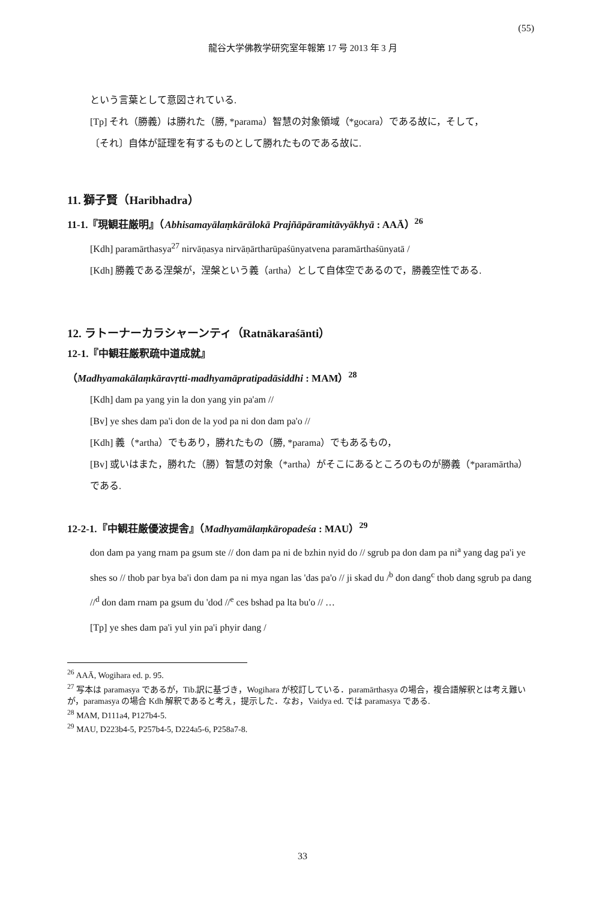(55)
龍谷大学佛教学研究室年報第 17 号 2013 年 3 月
という言葉として意図されている.
[Tp] それ（勝義）は勝れた（勝, *parama）智慧の対象領域（*gocara）である故に，そして，
〔それ〕自体が証理を有するものとして勝れたものである故に.
11. 獅子賢（Haribhadra）
11-1.『現観荘厳明』（Abhisamayālaṃkārālokā Prajñāpāramitāvyākhyā : AAĀ）<sup>26</sup>
[Kdh] paramārthasya<sup>27</sup> nirvāṇasya nirvāṇārtharūpaśūnyatvena paramārthaśūnyatā /
[Kdh] 勝義である涅槃が，涅槃という義（artha）として自体空であるので，勝義空性である.
12. ラトーナーカラシャーンティ（Ratnākaraśānti）
12-1.『中観荘厳釈疏中道成就』
（Madhyamakālaṃkāravṛtti-madhyamāpratipadāsiddhi : MAM）<sup>28</sup>
[Kdh] dam pa yang yin la don yang yin pa'am //
[Bv] ye shes dam pa'i don de la yod pa ni don dam pa'o //
[Kdh] 義（*artha）でもあり，勝れたもの（勝, *parama）でもあるもの，
[Bv] 或いはまた，勝れた（勝）智慧の対象（*artha）がそこにあるところのものが勝義（*paramārtha）である.
12-2-1.『中観荘厳優波提舎』（Madhyamālaṃkāropadeśa : MAU）<sup>29</sup>
don dam pa yang rnam pa gsum ste // don dam pa ni de bzhin nyid do // sgrub pa don dam pa ni<sup>a</sup> yang dag pa'i ye shes so // thob par bya ba'i don dam pa ni mya ngan las 'das pa'o // ji skad du /<sup>b</sup> don dang<sup>c</sup> thob dang sgrub pa dang //<sup>d</sup> don dam rnam pa gsum du 'dod //<sup>e</sup> ces bshad pa lta bu'o // …
[Tp] ye shes dam pa'i yul yin pa'i phyir dang /
<sup>26</sup> AAĀ, Wogihara ed. p. 95.
<sup>27</sup> 写本は paramasya であるが，Tib.訳に基づき，Wogihara が校訂している．paramārthasya の場合，複合語解釈とは考え難いが，paramasya の場合 Kdh 解釈であると考え，提示した．なお，Vaidya ed. では paramasya である.
<sup>28</sup> MAM, D111a4, P127b4-5.
<sup>29</sup> MAU, D223b4-5, P257b4-5, D224a5-6, P258a7-8.
33